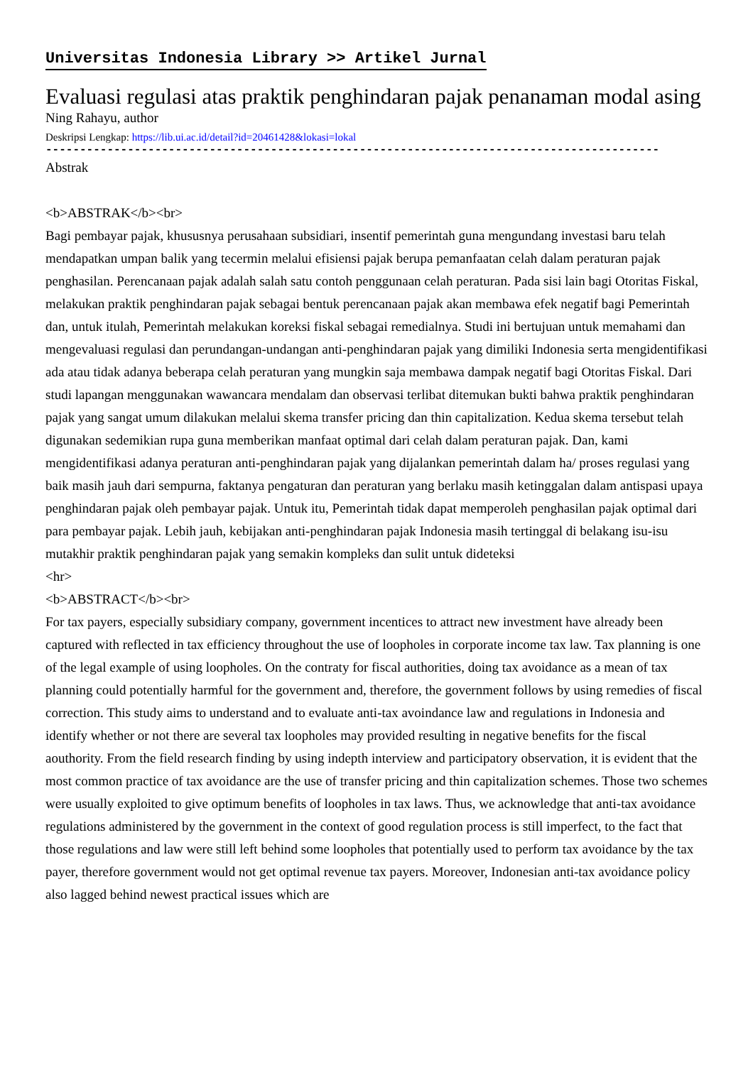Universitas Indonesia Library >> Artikel Jurnal
Evaluasi regulasi atas praktik penghindaran pajak penanaman modal asing
Ning Rahayu, author
Deskripsi Lengkap: https://lib.ui.ac.id/detail?id=20461428&lokasi=lokal
------------------------------------------------------------------------------------------
Abstrak
<b>ABSTRAK</b><br>
Bagi pembayar pajak, khususnya perusahaan subsidiari, insentif pemerintah guna mengundang investasi baru telah mendapatkan umpan balik yang tecermin melalui efisiensi pajak berupa pemanfaatan celah dalam peraturan pajak penghasilan. Perencanaan pajak adalah salah satu contoh penggunaan celah peraturan. Pada sisi lain bagi Otoritas Fiskal, melakukan praktik penghindaran pajak sebagai bentuk perencanaan pajak akan membawa efek negatif bagi Pemerintah dan, untuk itulah, Pemerintah melakukan koreksi fiskal sebagai remedialnya. Studi ini bertujuan untuk memahami dan mengevaluasi regulasi dan perundangan-undangan anti-penghindaran pajak yang dimiliki Indonesia serta mengidentifikasi ada atau tidak adanya beberapa celah peraturan yang mungkin saja membawa dampak negatif bagi Otoritas Fiskal. Dari studi lapangan menggunakan wawancara mendalam dan observasi terlibat ditemukan bukti bahwa praktik penghindaran pajak yang sangat umum dilakukan melalui skema transfer pricing dan thin capitalization. Kedua skema tersebut telah digunakan sedemikian rupa guna memberikan manfaat optimal dari celah dalam peraturan pajak. Dan, kami mengidentifikasi adanya peraturan anti-penghindaran pajak yang dijalankan pemerintah dalam ha/ proses regulasi yang baik masih jauh dari sempurna, faktanya pengaturan dan peraturan yang berlaku masih ketinggalan dalam antispasi upaya penghindaran pajak oleh pembayar pajak. Untuk itu, Pemerintah tidak dapat memperoleh penghasilan pajak optimal dari para pembayar pajak. Lebih jauh, kebijakan anti-penghindaran pajak Indonesia masih tertinggal di belakang isu-isu mutakhir praktik penghindaran pajak yang semakin kompleks dan sulit untuk dideteksi
<hr>
<b>ABSTRACT</b><br>
For tax payers, especially subsidiary company, government incentices to attract new investment have already been captured with reflected in tax efficiency throughout the use of loopholes in corporate income tax law. Tax planning is one of the legal example of using loopholes. On the contraty for fiscal authorities, doing tax avoidance as a mean of tax planning could potentially harmful for the government and, therefore, the government follows by using remedies of fiscal correction. This study aims to understand and to evaluate anti-tax avoindance law and regulations in Indonesia and identify whether or not there are several tax loopholes may provided resulting in negative benefits for the fiscal aouthority. From the field research finding by using indepth interview and participatory observation, it is evident that the most common practice of tax avoidance are the use of transfer pricing and thin capitalization schemes. Those two schemes were usually exploited to give optimum benefits of loopholes in tax laws. Thus, we acknowledge that anti-tax avoidance regulations administered by the government in the context of good regulation process is still imperfect, to the fact that those regulations and law were still left behind some loopholes that potentially used to perform tax avoidance by the tax payer, therefore government would not get optimal revenue tax payers. Moreover, Indonesian anti-tax avoidance policy also lagged behind newest practical issues which are